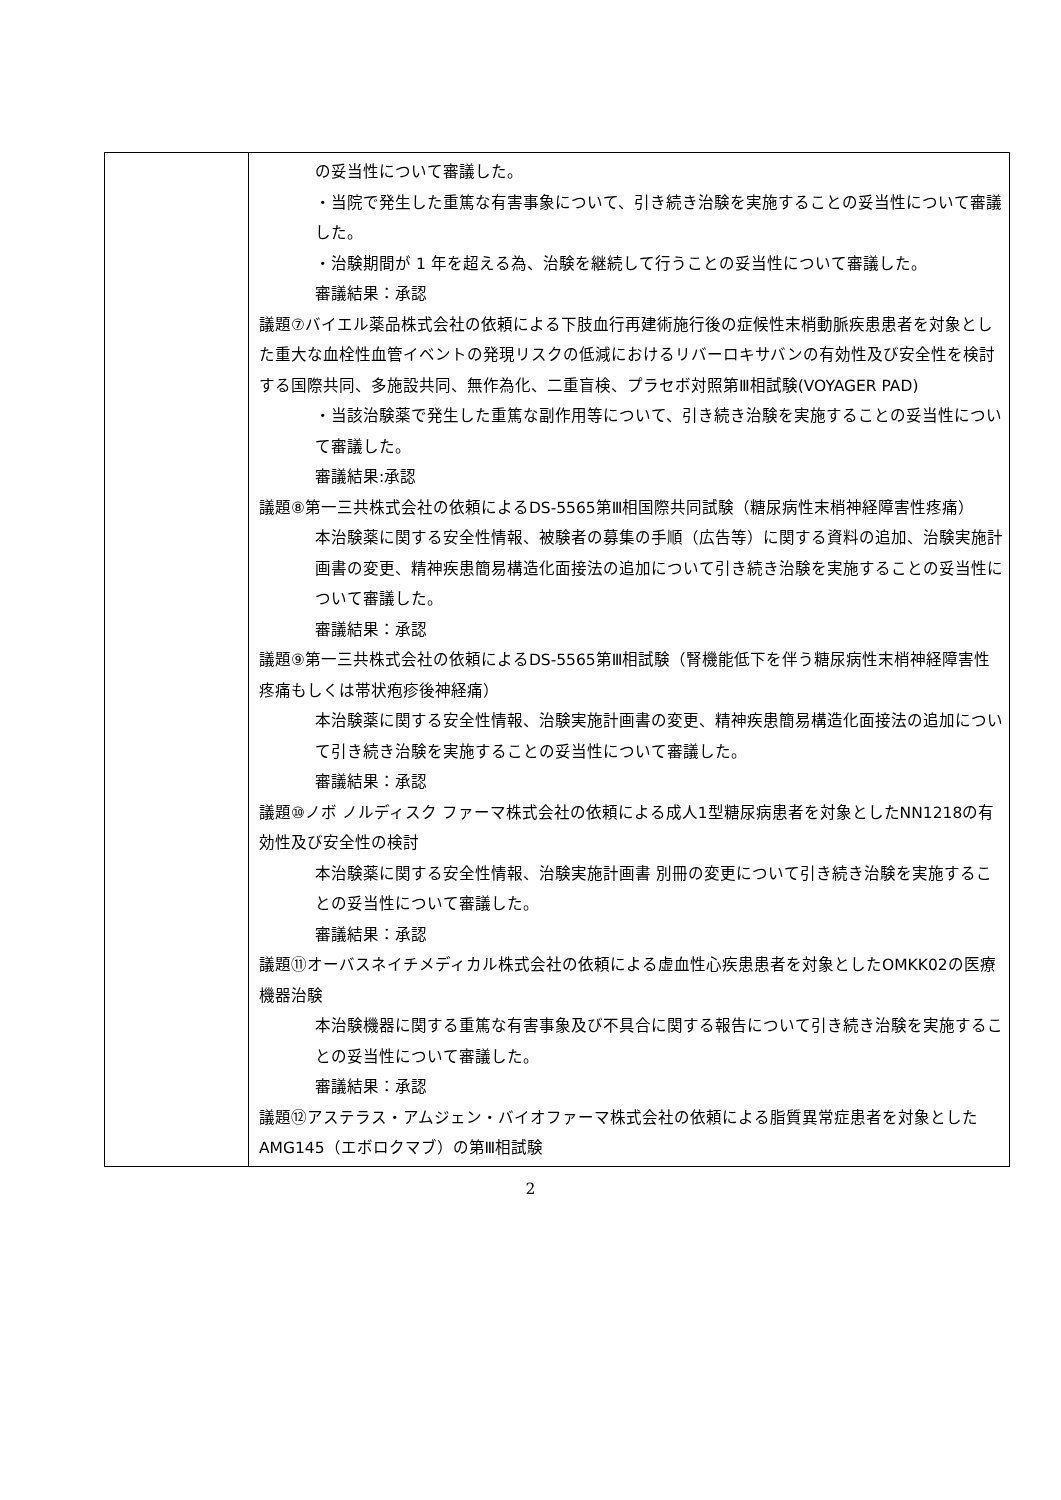| | の妥当性について審議した。 ・当院で発生した重篤な有害事象について、引き続き治験を実施することの妥当性について審議した。 ・治験期間が 1 年を超える為、治験を継続して行うことの妥当性について審議した。 審議結果：承認 議題⑦バイエル薬品株式会社の依頼による下肢血行再建術施行後の症候性末梢動脈疾患患者を対象とした重大な血栓性血管イベントの発現リスクの低減におけるリバーロキサバンの有効性及び安全性を検討する国際共同、多施設共同、無作為化、二重盲検、プラセボ対照第Ⅲ相試験(VOYAGER PAD) ・当該治験薬で発生した重篤な副作用等について、引き続き治験を実施することの妥当性について審議した。 審議結果:承認 議題⑧第一三共株式会社の依頼によるDS-5565第Ⅲ相国際共同試験（糖尿病性末梢神経障害性疼痛） 本治験薬に関する安全性情報、被験者の募集の手順（広告等）に関する資料の追加、治験実施計画書の変更、精神疾患簡易構造化面接法の追加について引き続き治験を実施することの妥当性について審議した。 審議結果：承認 議題⑨第一三共株式会社の依頼によるDS-5565第Ⅲ相試験（腎機能低下を伴う糖尿病性末梢神経障害性疼痛もしくは帯状疱疹後神経痛） 本治験薬に関する安全性情報、治験実施計画書の変更、精神疾患簡易構造化面接法の追加について引き続き治験を実施することの妥当性について審議した。 審議結果：承認 議題⑩ノボ ノルディスク ファーマ株式会社の依頼による成人1型糖尿病患者を対象としたNN1218の有効性及び安全性の検討 本治験薬に関する安全性情報、治験実施計画書 別冊の変更について引き続き治験を実施することの妥当性について審議した。 審議結果：承認 議題⑪オーバスネイチメディカル株式会社の依頼による虚血性心疾患患者を対象としたOMKK02の医療機器治験 本治験機器に関する重篤な有害事象及び不具合に関する報告について引き続き治験を実施することの妥当性について審議した。 審議結果：承認 議題⑫アステラス・アムジェン・バイオファーマ株式会社の依頼による脂質異常症患者を対象としたAMG145（エボロクマブ）の第Ⅲ相試験 |
2